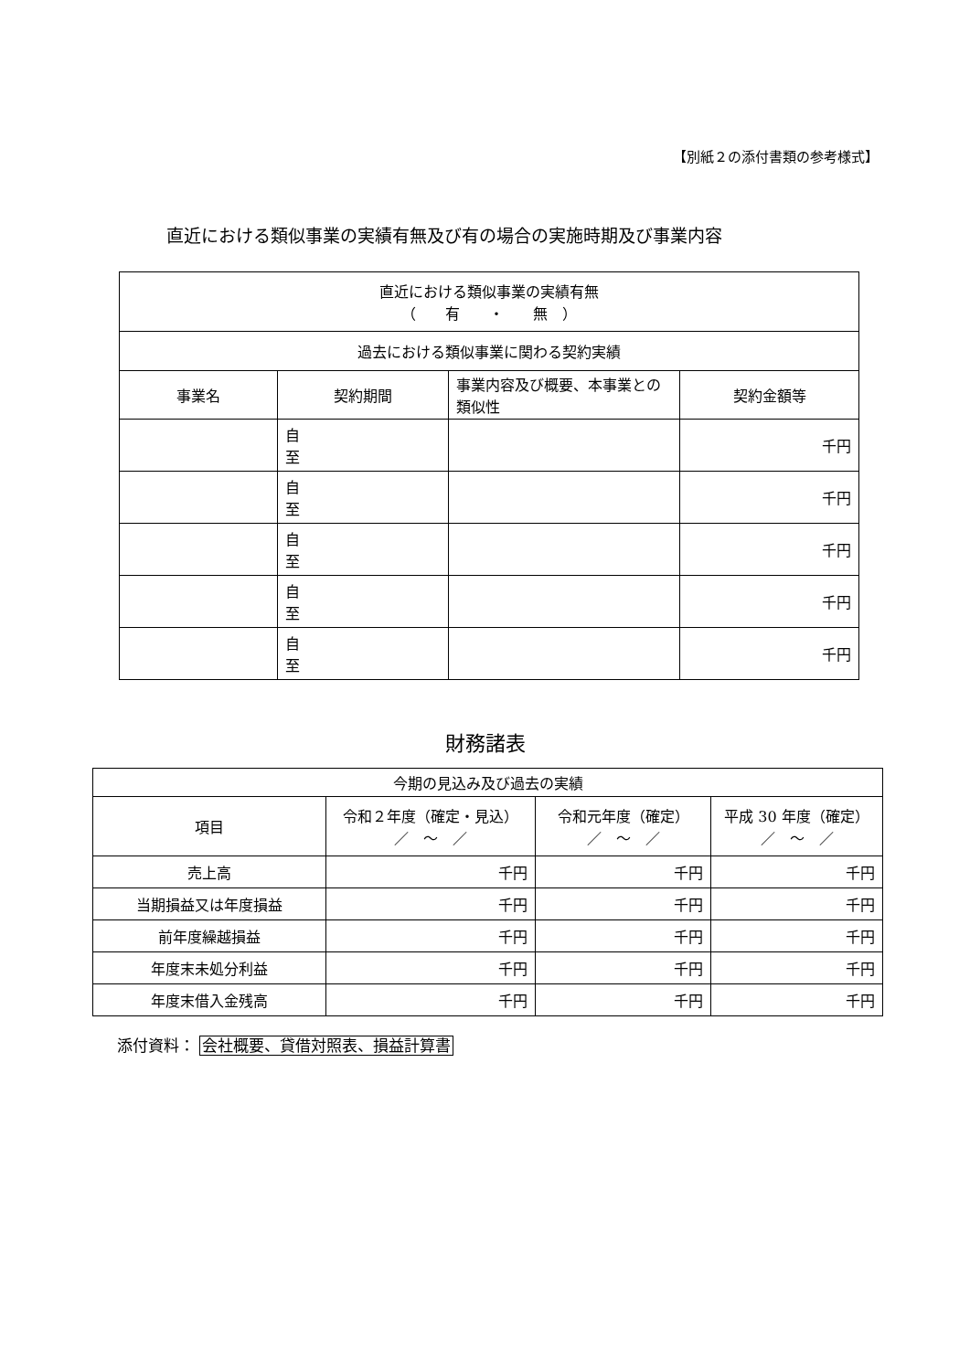【別紙２の添付書類の参考様式】
直近における類似事業の実績有無及び有の場合の実施時期及び事業内容
| 直近における類似事業の実績有無 （ 有 ・ 無 ） | | | |
| 過去における類似事業に関わる契約実績 | | | |
| 事業名 | 契約期間 | 事業内容及び概要、本事業との類似性 | 契約金額等 |
| | 自 至 | | 千円 |
| | 自 至 | | 千円 |
| | 自 至 | | 千円 |
| | 自 至 | | 千円 |
| | 自 至 | | 千円 |
財務諸表
| 今期の見込み及び過去の実績 | | | |
| 項目 | 令和２年度（確定・見込） ／ ～ ／ | 令和元年度（確定） ／ ～ ／ | 平成 30 年度（確定） ／ ～ ／ |
| 売上高 | 千円 | 千円 | 千円 |
| 当期損益又は年度損益 | 千円 | 千円 | 千円 |
| 前年度繰越損益 | 千円 | 千円 | 千円 |
| 年度末未処分利益 | 千円 | 千円 | 千円 |
| 年度末借入金残高 | 千円 | 千円 | 千円 |
添付資料： 会社概要、貸借対照表、損益計算書